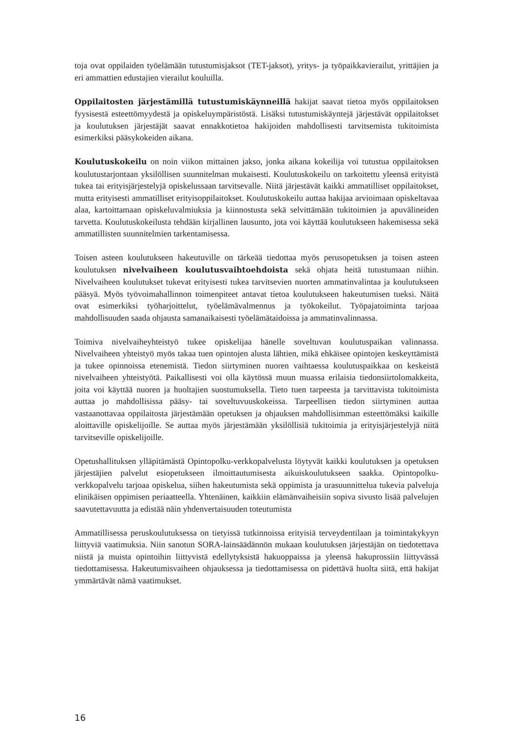toja ovat oppilaiden työelämään tutustumisjaksot (TET-jaksot), yritys- ja työpaikkavierai­lut, yrittäjien ja eri ammattien edustajien vierailut kouluilla.
Oppilaitosten järjestämillä tutustumiskäynneillä hakijat saavat tietoa myös oppi­laitoksen fyysisestä esteettömyydestä ja opiskeluympäristöstä. Lisäksi tutustumiskäyntejä järjestävät oppilaitokset ja koulutuksen järjestäjät saavat ennakkotietoa hakijoiden mah­dollisesti tarvitsemista tukitoimista esimerkiksi pääsykokeiden aikana.
Koulutuskokeilu on noin viikon mittainen jakso, jonka aikana kokeilija voi tutustua oppilaitoksen koulutustarjontaan yksilöllisen suunnitelman mukaisesti. Koulutuskokeilu on tarkoitettu yleensä erityistä tukea tai erityisjärjestelyjä opiskelussaan tarvitsevalle. Niitä järjestävät kaikki ammatilliset oppilaitokset, mutta erityisesti ammatilliset erityisoppilai­tokset. Koulutuskokeilu auttaa hakijaa arvioimaan opiskeltavaa alaa, kartoittamaan opis­keluvalmiuksia ja kiinnostusta sekä selvittämään tukitoimien ja apuvälineiden tarvetta. Koulutuskokeilusta tehdään kirjallinen lausunto, jota voi käyttää koulutukseen hakemi­sessa sekä ammatillisten suunnitelmien tarkentamisessa.
Toisen asteen koulutukseen hakeutuville on tärkeää tiedottaa myös perusopetuksen ja toisen asteen koulutuksen nivelvaiheen koulutusvaihtoehdoista sekä ohjata heitä tu­tustumaan niihin. Nivelvaiheen koulutukset tukevat erityisesti tukea tarvitsevien nuorten ammatinvalintaa ja koulutukseen pääsyä. Myös työvoimahallinnon toimenpiteet antavat tietoa koulutukseen hakeutumisen tueksi. Näitä ovat esimerkiksi työharjoittelut, työelä­mävalmennus ja työkokeilut. Työpajatoiminta tarjoaa mahdollisuuden saada ohjausta sa­manaikaisesti työelämätaidoissa ja ammatinvalinnassa.
Toimiva nivelvaiheyhteistyö tukee opiskelijaa hänelle soveltuvan koulutuspaikan valin­nassa. Nivelvaiheen yhteistyö myös takaa tuen opintojen alusta lähtien, mikä ehkäi­see opintojen keskeyttämistä ja tukee opinnoissa etenemistä. Tiedon siirtyminen nuoren vaihtaessa koulutuspaikkaa on keskeistä nivelvaiheen yhteistyötä. Paikallisesti voi olla käytössä muun muassa erilaisia tiedonsiirtolomakkeita, joita voi käyttää nuoren ja huolta­jien suostumuksella. Tieto tuen tarpeesta ja tarvittavista tukitoimista auttaa jo mahdollisis­sa pääsy- tai soveltuvuuskokeissa. Tarpeellisen tiedon siirtyminen auttaa vastaanottavaa oppilaitosta järjestämään opetuksen ja ohjauksen mahdollisimman esteettömäksi kaikille aloittaville opiskelijoille. Se auttaa myös järjestämään yksilöllisiä tukitoimia ja erityisjär­jestelyjä niitä tarvitseville opiskelijoille.
Opetushallituksen ylläpitämästä Opintopolku-verkkopalvelusta löytyvät kaikki koulutuk­sen ja opetuksen järjestäjien palvelut esiopetukseen ilmoittautumisesta aikuiskoulutuk­seen saakka. Opintopolku-verkkopalvelu tarjoaa opiskelua, siihen hakeutumista sekä oppimista ja urasuunnittelua tukevia palveluja elinikäisen oppimisen periaatteella. Yh­tenäinen, kaikkiin elämänvaiheisiin sopiva sivusto lisää palvelujen saavutettavuutta ja edistää näin yhdenvertaisuuden toteutumista
Ammatillisessa peruskoulutuksessa on tietyissä tutkinnoissa erityisiä terveydentilaan ja toi­mintakykyyn liittyviä vaatimuksia. Niin sanotun SORA-lainsäädännön mukaan koulutuk­sen järjestäjän on tiedotettava niistä ja muista opintoihin liittyvistä edellytyksistä hakuop­paissa ja yleensä hakuprossiin liittyvässä tiedottamisessa. Hakeutumisvaiheen ohjauksessa ja tiedottamisessa on pidettävä huolta siitä, että hakijat ymmärtävät nämä vaatimukset.
16